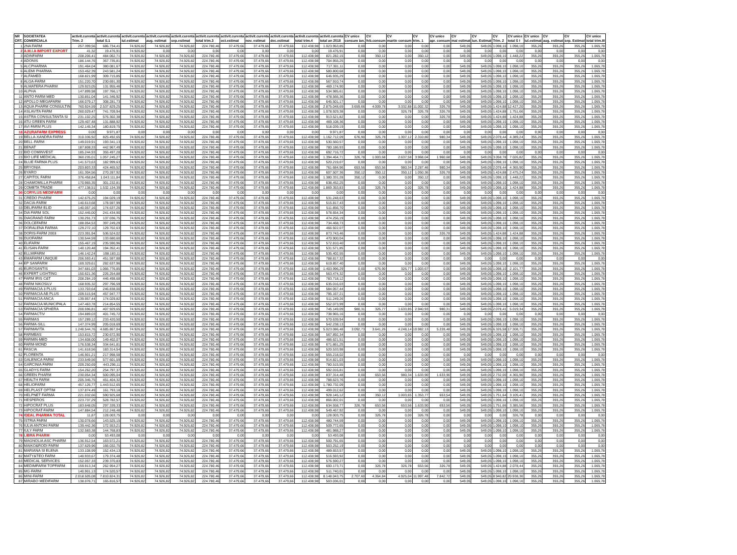| NR CRT. | SOCIETATEA COMERCIALA | activit.curenta Trim. 2 | activit.curenta total S.1 | activit.curenta iul.estimat | activit.curenta aug. estimat | activit.curenta sep.estimat | activit.curenta total trim.3 | activit.curenta oct.estimat | activit.curenta nov. estimat | activit.curenta dec.estimat | activit.curenta total trim.4 | activit.curenta total an 2018 | CV unice consum ian. | CV feb.consum | CV martie consum | CV trim. 1 | CV unice apr. consum | CV mai estimat | CV iun. Estimat | CV Trim. 2 | CV unice total S I | CV unice iul.estimat | CV aug. estimat | CV sep. Estimat | CV unice total trim.III |
| --- | --- | --- | --- | --- | --- | --- | --- | --- | --- | --- | --- | --- | --- | --- | --- | --- | --- | --- | --- | --- | --- | --- | --- | --- | --- |
| 1 | 2NA FARM | 257.399,56 | 686.734,41 | 74.926,82 | 74.926,82 | 74.926,82 | 224.780,46 | 37.479,66 | 37.479,66 | 37.479,66 | 112.438,98 | 1.023.953,85 | 0,00 | 0,00 | 0,00 | 0,00 | 0,00 | 549,05 | 549,05 | 1.098,10 | 1.098,10 | 355,26 | 355,26 | 355,26 | 1.065,78 |
| 2 | A.M.I.A IMPORT EXPORT | 41,32 | 19.476,91 | 74.926,82 | 0,00 | 0,00 | 0,00 | 0,00 | 0,00 | 0,00 | 0,00 | 19.476,91 | 0,00 | 0,00 | 0,00 | 0,00 | 0,00 | 0,00 | 0,00 | 0,00 | 0,00 | 0,00 | 0,00 | 0,00 | 0,00 |
| 3 | ADINFARM | 208.206,41 | 484.062,71 | 74.926,82 | 74.926,82 | 74.926,82 | 224.780,46 | 37.479,66 | 37.479,66 | 37.479,66 | 112.438,98 | 821.282,15 | 0,00 | 350,12 | 0,00 | 350,12 | 0,00 | 549,05 | 549,05 | 1.098,10 | 1.448,22 | 355,26 | 355,26 | 355,26 | 1.065,78 |
| 4 | ADONIS | 186.144,76 | 367.735,81 | 74.926,82 | 74.926,82 | 74.926,82 | 224.780,46 | 37.479,66 | 37.479,66 | 37.479,66 | 112.438,98 | 704.955,25 | 0,00 | 0,00 | 0,00 | 0,00 | 0,00 | 0,00 | 0,00 | 0,00 | 0,00 | 0,00 | 0,00 | 0,00 | 0,00 |
| 5 | ALCPHARMA | 191.464,04 | 380.081,67 | 74.926,82 | 74.926,82 | 74.926,82 | 224.780,46 | 37.479,66 | 37.479,66 | 37.479,66 | 112.438,98 | 717.301,11 | 0,00 | 0,00 | 0,00 | 0,00 | 0,00 | 549,05 | 549,05 | 1.098,10 | 1.098,10 | 355,26 | 355,26 | 355,26 | 1.065,78 |
| 6 | ALEMI PHARMA | 153.452,39 | 243.581,24 | 74.926,82 | 74.926,82 | 74.926,82 | 224.780,46 | 37.479,66 | 37.479,66 | 37.479,66 | 112.438,98 | 580.800,68 | 0,00 | 0,00 | 0,00 | 0,00 | 0,00 | 549,05 | 549,05 | 1.098,10 | 1.098,10 | 355,26 | 355,26 | 355,26 | 1.065,78 |
| 7 | ALFAMED | 168.821,99 | 309.715,85 | 74.926,82 | 74.926,82 | 74.926,82 | 224.780,46 | 37.479,66 | 37.479,66 | 37.479,66 | 112.438,98 | 646.935,29 | 0,00 | 0,00 | 0,00 | 0,00 | 0,00 | 549,05 | 549,05 | 1.098,10 | 1.098,10 | 355,26 | 355,26 | 355,26 | 1.065,78 |
| 8 | ALGA-FARM | 151.220,70 | 230.691,30 | 74.926,82 | 74.926,82 | 74.926,82 | 224.780,46 | 37.479,66 | 37.479,66 | 37.479,66 | 112.438,98 | 567.910,74 | 0,00 | 0,00 | 0,00 | 0,00 | 0,00 | 549,05 | 549,05 | 1.098,10 | 1.098,10 | 355,26 | 355,26 | 355,26 | 1.065,78 |
| 9 | ALMATERA PHARM | 129.923,05 | 131.955,46 | 74.926,82 | 74.926,82 | 74.926,82 | 224.780,46 | 37.479,66 | 37.479,66 | 37.479,66 | 112.438,98 | 469.174,90 | 0,00 | 0,00 | 0,00 | 0,00 | 0,00 | 549,05 | 549,05 | 1.098,10 | 1.098,10 | 355,26 | 355,26 | 355,26 | 1.065,78 |
| 10 | ALPHA | 147.899,98 | 197.766,17 | 74.926,82 | 74.926,82 | 74.926,82 | 224.780,46 | 37.479,66 | 37.479,66 | 37.479,66 | 112.438,98 | 534.985,61 | 0,00 | 0,00 | 0,00 | 0,00 | 0,00 | 549,05 | 549,05 | 1.098,10 | 1.098,10 | 355,26 | 355,26 | 355,26 | 1.065,78 |
| 11 | ANTO FARM MED | 130.851,04 | 141.346,92 | 74.926,82 | 74.926,82 | 74.926,82 | 224.780,46 | 37.479,66 | 37.479,66 | 37.479,66 | 112.438,98 | 478.566,36 | 0,00 | 0,00 | 0,00 | 0,00 | 0,00 | 549,05 | 549,05 | 1.098,10 | 1.098,10 | 355,26 | 355,26 | 355,26 | 1.065,78 |
| 12 | APOLLO MEGAFARM | 166.079,17 | 308.281,73 | 74.926,82 | 74.926,82 | 74.926,82 | 224.780,46 | 37.479,66 | 37.479,66 | 37.479,66 | 112.438,98 | 645.501,17 | 0,00 | 0,00 | 0,00 | 0,00 | 0,00 | 549,05 | 549,05 | 1.098,10 | 1.098,10 | 355,26 | 355,26 | 355,26 | 1.065,78 |
| 13 | AQUA PHARM CONSULTIN | 760.924,59 | 2.537.829,25 | 74.926,82 | 74.926,82 | 74.926,82 | 224.780,46 | 37.479,66 | 37.479,66 | 37.479,66 | 112.438,98 | 2.875.048,69 | 3.659,66 | 4.009,78 | 3.332,88 | 11.002,32 | 326,78 | 549,05 | 549,05 | 1.424,88 | 12.427,20 | 355,26 | 355,26 | 355,26 | 1.065,78 |
| 14 | ASLAVITA FARM | 260.029,47 | 741.709,94 | 74.926,82 | 74.926,82 | 74.926,82 | 224.780,46 | 37.479,66 | 37.479,66 | 37.479,66 | 112.438,98 | 1.078.929,38 | 0,00 | 0,00 | 326,78 | 326,78 | 326,78 | 549,05 | 549,05 | 1.424,88 | 1.751,66 | 355,26 | 355,26 | 355,26 | 1.065,78 |
| 15 | ASTRA CONSULTANTA SI | 231.102,25 | 576.302,38 | 74.926,82 | 74.926,82 | 74.926,82 | 224.780,46 | 37.479,66 | 37.479,66 | 37.479,66 | 112.438,98 | 913.521,82 | 0,00 | 0,00 | 0,00 | 0,00 | 326,78 | 549,05 | 549,05 | 1.424,88 | 1.424,88 | 355,26 | 355,26 | 355,26 | 1.065,78 |
| 16 | ATU GREEN FARM | 129.407,48 | 131.888,92 | 74.926,82 | 74.926,82 | 74.926,82 | 224.780,46 | 37.479,66 | 37.479,66 | 37.479,66 | 112.438,98 | 469.108,36 | 0,00 | 0,00 | 0,00 | 0,00 | 0,00 | 549,05 | 549,05 | 1.098,10 | 1.098,10 | 355,26 | 355,26 | 355,26 | 1.065,78 |
| 17 | AVI FARM PLUS | 142.145,34 | 180.819,75 | 74.926,82 | 74.926,82 | 74.926,82 | 224.780,46 | 37.479,66 | 37.479,66 | 37.479,66 | 112.438,98 | 518.039,19 | 0,00 | 0,00 | 0,00 | 0,00 | 0,00 | 549,05 | 549,05 | 1.098,10 | 1.098,10 | 355,26 | 355,26 | 355,26 | 1.065,78 |
| 18 | AZURAFARM EXPRESS | 0,00 | 9.971,87 | 0,00 | 0,00 | 0,00 | 0,00 | 0,00 | 0,00 | 0,00 | 0,00 | 9.971,87 | 0,00 | 0,00 | 0,00 | 0,00 | 0,00 | 0,00 | 0,00 | 0,00 | 0,00 | 0,00 | 0,00 | 0,00 | 0,00 |
| 19 | BELLA-XANDRA FARM | 310.336,92 | 825.492,65 | 74.926,82 | 74.926,82 | 74.926,82 | 224.780,46 | 37.479,66 | 37.479,66 | 37.479,66 | 112.438,98 | 1.162.712,09 | 676,90 | 326,78 | 1.307,12 | 2.310,80 | 980,34 | 549,05 | 549,05 | 2.078,44 | 4.389,24 | 355,26 | 355,26 | 355,26 | 1.065,78 |
| 20 | BELL-FARM | 149.019,91 | 193.341,13 | 74.926,82 | 74.926,82 | 74.926,82 | 224.780,46 | 37.479,66 | 37.479,66 | 37.479,66 | 112.438,98 | 530.560,57 | 0,00 | 0,00 | 0,00 | 0,00 | 0,00 | 549,05 | 549,05 | 1.098,10 | 1.098,10 | 355,26 | 355,26 | 355,26 | 1.065,78 |
| 21 | BENAT | 187.808,33 | 442.967,49 | 74.926,82 | 74.926,82 | 74.926,82 | 224.780,46 | 37.479,66 | 37.479,66 | 37.479,66 | 112.438,98 | 780.186,93 | 0,00 | 0,00 | 0,00 | 0,00 | 0,00 | 549,05 | 549,05 | 1.098,10 | 1.098,10 | 355,26 | 355,26 | 355,26 | 1.065,78 |
| 22 | BID COMINVEST | 185.244,93 | 355.497,28 | 74.926,82 | 74.926,82 | 74.926,82 | 224.780,46 | 37.479,66 | 37.479,66 | 37.479,66 | 112.438,98 | 692.716,72 | 0,00 | 0,00 | 0,00 | 0,00 | 0,00 | 0,00 | 0,00 | 0,00 | 0,00 | 0,00 | 0,00 | 0,00 | 0,00 |
| 23 | BIO LIFE MEDICAL | 360.235,01 | 1.057.245,27 | 74.926,82 | 74.926,82 | 74.926,82 | 224.780,46 | 37.479,66 | 37.479,66 | 37.479,66 | 112.438,98 | 1.394.464,71 | 326,78 | 1.003,68 | 2.637,58 | 3.968,04 | 1.960,68 | 549,05 | 549,05 | 3.058,78 | 7.026,82 | 355,26 | 355,26 | 355,26 | 1.065,78 |
| 24 | BLUE FARMA PLUS | 141.573,63 | 182.999,63 | 74.926,82 | 74.926,82 | 74.926,82 | 224.780,46 | 37.479,66 | 37.479,66 | 37.479,66 | 112.438,98 | 520.219,07 | 0,00 | 0,00 | 0,00 | 0,00 | 0,00 | 549,05 | 549,05 | 1.098,10 | 1.098,10 | 355,26 | 355,26 | 355,26 | 1.065,78 |
| 25 | BRYONIA | 203.803,33 | 424.465,52 | 74.926,82 | 74.926,82 | 74.926,82 | 224.780,46 | 37.479,66 | 37.479,66 | 37.479,66 | 112.438,98 | 761.684,96 | 653,56 | 653,56 | 980,34 | 2.287,46 | 980,34 | 549,05 | 549,05 | 2.078,44 | 4.365,90 | 355,26 | 355,26 | 355,26 | 1.065,78 |
| 26 | BYARO | 161.304,56 | 270.287,92 | 74.926,82 | 74.926,82 | 74.926,82 | 224.780,46 | 37.479,66 | 37.479,66 | 37.479,66 | 112.438,98 | 607.507,36 | 350,12 | 350,12 | 350,12 | 1.050,36 | 326,78 | 549,05 | 549,05 | 1.424,88 | 2.475,24 | 355,26 | 355,26 | 355,26 | 1.065,78 |
| 27 | CAPITOL FARM | 376.458,84 | 1.043.111,84 | 74.926,82 | 74.926,82 | 74.926,82 | 224.780,46 | 37.479,66 | 37.479,66 | 37.479,66 | 112.438,98 | 1.380.331,28 | 350,12 | 0,00 | 0,00 | 350,12 | 0,00 | 549,05 | 549,05 | 1.098,10 | 1.448,22 | 355,26 | 355,26 | 355,26 | 1.065,78 |
| 28 | CHAMOMILLA PHARM | 170.965,35 | 301.232,81 | 74.926,82 | 74.926,82 | 74.926,82 | 224.780,46 | 37.479,66 | 37.479,66 | 37.479,66 | 112.438,98 | 638.452,25 | 0,00 | 0,00 | 0,00 | 0,00 | 0,00 | 549,05 | 549,05 | 1.098,10 | 1.098,10 | 355,26 | 355,26 | 355,26 | 1.065,78 |
| 29 | COMETA TRADE | 477.138,51 | 1.532.134,39 | 74.926,82 | 74.926,82 | 74.926,82 | 224.780,46 | 37.479,66 | 37.479,66 | 37.479,66 | 112.438,98 | 1.869.353,83 | 0,00 | 326,78 | 0,00 | 326,78 | 0,00 | 549,05 | 549,05 | 1.098,10 | 1.424,88 | 355,26 | 355,26 | 355,26 | 1.065,78 |
| 30 | CORYLUS MEDIFARM | 0,00 | 0,00 | 0,00 | 0,00 | 0,00 | 0,00 | 0,00 | 0,00 | 0,00 | 0,00 | 0,00 | 0,00 | 0,00 | 0,00 | 0,00 | 0,00 | 0,00 | 0,00 | 0,00 | 0,00 | 0,00 | 0,00 | 0,00 | 0,00 |
| 31 | CREDO PHARM | 142.675,25 | 194.029,19 | 74.926,82 | 74.926,82 | 74.926,82 | 224.780,46 | 37.479,66 | 37.479,66 | 37.479,66 | 112.438,98 | 531.248,63 | 0,00 | 0,00 | 0,00 | 0,00 | 0,00 | 549,05 | 549,05 | 1.098,10 | 1.098,10 | 355,26 | 355,26 | 355,26 | 1.065,78 |
| 32 | DACIA-FARM | 140.613,68 | 178.597,99 | 74.926,82 | 74.926,82 | 74.926,82 | 224.780,46 | 37.479,66 | 37.479,66 | 37.479,66 | 112.438,98 | 515.817,43 | 0,00 | 0,00 | 0,00 | 0,00 | 0,00 | 549,05 | 549,05 | 1.098,10 | 1.098,10 | 355,26 | 355,26 | 355,26 | 1.065,78 |
| 33 | DELIFARM ELID | 140.057,16 | 174.637,26 | 74.926,82 | 74.926,82 | 74.926,82 | 224.780,46 | 37.479,66 | 37.479,66 | 37.479,66 | 112.438,98 | 511.856,70 | 0,00 | 0,00 | 0,00 | 0,00 | 0,00 | 549,05 | 549,05 | 1.098,10 | 1.098,10 | 355,26 | 355,26 | 355,26 | 1.065,78 |
| 34 | DIA FARM SOL | 152.445,00 | 241.434,90 | 74.926,82 | 74.926,82 | 74.926,82 | 224.780,46 | 37.479,66 | 37.479,66 | 37.479,66 | 112.438,98 | 578.654,34 | 0,00 | 0,00 | 0,00 | 0,00 | 0,00 | 549,05 | 549,05 | 1.098,10 | 1.098,10 | 355,26 | 355,26 | 355,26 | 1.065,78 |
| 35 | DIAGRAND FARM | 130.291,73 | 137.036,75 | 74.926,82 | 74.926,82 | 74.926,82 | 224.780,46 | 37.479,66 | 37.479,66 | 37.479,66 | 112.438,98 | 474.256,19 | 0,00 | 0,00 | 0,00 | 0,00 | 0,00 | 549,05 | 549,05 | 1.098,10 | 1.098,10 | 355,26 | 355,26 | 355,26 | 1.065,78 |
| 36 | DOLCEFARM | 188.054,53 | 397.249,29 | 74.926,82 | 74.926,82 | 74.926,82 | 224.780,46 | 37.479,66 | 37.479,66 | 37.479,66 | 112.438,98 | 734.468,73 | 0,00 | 0,00 | 0,00 | 0,00 | 0,00 | 549,05 | 549,05 | 1.098,10 | 1.098,10 | 355,26 | 355,26 | 355,26 | 1.065,78 |
| 37 | DORALENA FARMA | 129.272,10 | 129.702,63 | 74.926,82 | 74.926,82 | 74.926,82 | 224.780,46 | 37.479,66 | 37.479,66 | 37.479,66 | 112.438,98 | 466.922,07 | 0,00 | 0,00 | 0,00 | 0,00 | 0,00 | 549,05 | 549,05 | 1.098,10 | 1.098,10 | 355,26 | 355,26 | 355,26 | 1.065,78 |
| 38 | DORIS-FARM 2003 | 223.391,94 | 536.524,02 | 74.926,82 | 74.926,82 | 74.926,82 | 224.780,46 | 37.479,66 | 37.479,66 | 37.479,66 | 112.438,98 | 873.743,46 | 0,00 | 0,00 | 0,00 | 0,00 | 326,78 | 549,05 | 549,05 | 1.424,88 | 1.424,88 | 355,26 | 355,26 | 355,26 | 1.065,78 |
| 39 | DUOFARM | 130.544,59 | 133.680,60 | 74.926,82 | 74.926,82 | 74.926,82 | 224.780,46 | 37.479,66 | 37.479,66 | 37.479,66 | 112.438,98 | 470.900,04 | 0,00 | 0,00 | 0,00 | 0,00 | 0,00 | 549,05 | 549,05 | 1.098,10 | 1.098,10 | 355,26 | 355,26 | 355,26 | 1.065,78 |
| 40 | ELIFARM | 155.467,19 | 235.590,96 | 74.926,82 | 74.926,82 | 74.926,82 | 224.780,46 | 37.479,66 | 37.479,66 | 37.479,66 | 112.438,98 | 572.810,40 | 0,00 | 0,00 | 0,00 | 0,00 | 0,00 | 549,05 | 549,05 | 1.098,10 | 1.098,10 | 355,26 | 355,26 | 355,26 | 1.065,78 |
| 41 | ELISAN-FARM | 140.120,48 | 194.352,41 | 74.926,82 | 74.926,82 | 74.926,82 | 224.780,46 | 37.479,66 | 37.479,66 | 37.479,66 | 112.438,98 | 531.571,85 | 0,00 | 0,00 | 0,00 | 0,00 | 0,00 | 549,05 | 549,05 | 1.098,10 | 1.098,10 | 355,26 | 355,26 | 355,26 | 1.065,78 |
| 42 | ELLMIFARM | 146.142,24 | 198.183,11 | 74.926,82 | 74.926,82 | 74.926,82 | 224.780,46 | 37.479,66 | 37.479,66 | 37.479,66 | 112.438,98 | 535.402,55 | 0,00 | 0,00 | 0,00 | 0,00 | 0,00 | 549,05 | 549,05 | 1.098,10 | 1.098,10 | 355,26 | 355,26 | 355,26 | 1.065,78 |
| 43 | EMAFARM UNIQUE | 206.593,41 | 451.597,88 | 74.926,82 | 74.926,82 | 74.926,82 | 224.780,46 | 37.479,66 | 37.479,66 | 37.479,66 | 112.438,98 | 788.817,32 | 0,00 | 0,00 | 0,00 | 0,00 | 0,00 | 0,00 | 0,00 | 0,00 | 0,00 | 0,00 | 0,00 | 0,00 | 0,00 |
| 44 | EP SANFARM | 169.329,61 | 282.637,96 | 74.926,82 | 74.926,82 | 74.926,82 | 224.780,46 | 37.479,66 | 37.479,66 | 37.479,66 | 112.438,98 | 619.857,40 | 0,00 | 0,00 | 0,00 | 0,00 | 0,00 | 549,05 | 549,05 | 1.098,10 | 1.098,10 | 355,26 | 355,26 | 355,26 | 1.065,78 |
| 45 | EUROSANTIS | 347.681,03 | 1.066.776,85 | 74.926,82 | 74.926,82 | 74.926,82 | 224.780,46 | 37.479,66 | 37.479,66 | 37.479,66 | 112.438,98 | 1.403.996,29 | 0,00 | 676,90 | 326,77 | 1.003,67 | 0,00 | 549,05 | 549,05 | 1.098,10 | 2.101,77 | 355,26 | 355,26 | 355,26 | 1.065,78 |
| 46 | EXPERT LIGHTING | 150.621,36 | 226.254,88 | 74.926,82 | 74.926,82 | 74.926,82 | 224.780,46 | 37.479,66 | 37.479,66 | 37.479,66 | 112.438,98 | 563.474,32 | 0,00 | 0,00 | 0,00 | 0,00 | 0,00 | 549,05 | 549,05 | 1.098,10 | 1.098,10 | 355,26 | 355,26 | 355,26 | 1.065,78 |
| 47 | FARM IRIS C&T | 208.284,19 | 446.498,68 | 74.926,82 | 74.926,82 | 74.926,82 | 224.780,46 | 37.479,66 | 37.479,66 | 37.479,66 | 112.438,98 | 783.718,12 | 0,00 | 0,00 | 0,00 | 0,00 | 0,00 | 549,05 | 549,05 | 1.098,10 | 1.098,10 | 355,26 | 355,26 | 355,26 | 1.065,78 |
| 48 | FARM NIKOSILV | 168.935,32 | 297.796,59 | 74.926,82 | 74.926,82 | 74.926,82 | 224.780,46 | 37.479,66 | 37.479,66 | 37.479,66 | 112.438,98 | 635.016,03 | 0,00 | 0,00 | 0,00 | 0,00 | 0,00 | 549,05 | 549,05 | 1.098,10 | 1.098,10 | 355,26 | 355,26 | 355,26 | 1.065,78 |
| 49 | FARMACIA 3 PLUS | 133.703,64 | 246.838,00 | 74.926,82 | 74.926,82 | 74.926,82 | 224.780,46 | 37.479,66 | 37.479,66 | 37.479,66 | 112.438,98 | 584.057,44 | 0,00 | 0,00 | 0,00 | 0,00 | 0,00 | 549,05 | 549,05 | 1.098,10 | 1.098,10 | 355,26 | 355,26 | 355,26 | 1.065,78 |
| 50 | FARMACIA AB PLUS | 209.515,94 | 457.947,77 | 74.926,82 | 74.926,82 | 74.926,82 | 224.780,46 | 37.479,66 | 37.479,66 | 37.479,66 | 112.438,98 | 795.167,21 | 0,00 | 0,00 | 0,00 | 0,00 | 0,00 | 549,05 | 549,05 | 1.098,10 | 1.098,10 | 355,26 | 355,26 | 355,26 | 1.065,78 |
| 51 | FARMACIA ANCA | 139.957,44 | 174.029,82 | 74.926,82 | 74.926,82 | 74.926,82 | 224.780,46 | 37.479,66 | 37.479,66 | 37.479,66 | 112.438,98 | 511.249,26 | 0,00 | 0,00 | 0,00 | 0,00 | 0,00 | 549,05 | 549,05 | 1.098,10 | 1.098,10 | 355,26 | 355,26 | 355,26 | 1.065,78 |
| 52 | FARMACIA MUNICIPALA | 147.463,78 | 214.854,55 | 74.926,82 | 74.926,82 | 74.926,82 | 224.780,46 | 37.479,66 | 37.479,66 | 37.479,66 | 112.438,98 | 552.073,99 | 0,00 | 0,00 | 0,00 | 0,00 | 0,00 | 549,05 | 549,05 | 1.098,10 | 1.098,10 | 355,26 | 355,26 | 355,26 | 1.065,78 |
| 53 | FARMACIA SPHERA | 200.596,81 | 407.929,65 | 74.926,82 | 74.926,82 | 74.926,82 | 224.780,46 | 37.479,66 | 37.479,66 | 37.479,66 | 112.438,98 | 745.149,09 | 980,31 | 326,77 | 1.633,85 | 2.940,93 | 980,31 | 549,05 | 549,05 | 2.078,41 | 5.019,34 | 355,26 | 355,26 | 355,26 | 1.065,78 |
| 54 | FARMACTIV | 194.889,03 | 401.745,72 | 74.926,82 | 74.926,82 | 74.926,82 | 224.780,46 | 37.479,66 | 37.479,66 | 37.479,66 | 112.438,98 | 738.965,16 | 0,00 | 0,00 | 0,00 | 0,00 | 0,00 | 0,00 | 0,00 | 0,00 | 0,00 | 0,00 | 0,00 | 0,00 | 0,00 |
| 55 | FARMAS | 157.289,12 | 233.420,50 | 74.926,82 | 74.926,82 | 74.926,82 | 224.780,46 | 37.479,66 | 37.479,66 | 37.479,66 | 112.438,98 | 570.639,94 | 0,00 | 0,00 | 0,00 | 0,00 | 0,00 | 549,05 | 549,05 | 1.098,10 | 1.098,10 | 355,26 | 355,26 | 355,26 | 1.065,78 |
| 56 | FARMA-SILL | 147.374,99 | 205.018,69 | 74.926,82 | 74.926,82 | 74.926,82 | 224.780,46 | 37.479,66 | 37.479,66 | 37.479,66 | 112.438,98 | 542.238,13 | 0,00 | 0,00 | 0,00 | 0,00 | 0,00 | 549,05 | 549,05 | 1.098,10 | 1.098,10 | 355,26 | 355,26 | 355,26 | 1.065,78 |
| 57 | FARMAVITA | 1.248.544,76 | 4.685.867,04 | 74.926,82 | 74.926,82 | 74.926,82 | 224.780,46 | 37.479,66 | 37.479,66 | 37.479,66 | 112.438,98 | 5.023.086,48 | 3.092,73 | 3.641,26 | 4.248,14 | 10.982,13 | 5.228,48 | 549,05 | 549,05 | 6.326,58 | 17.308,71 | 355,26 | 355,26 | 355,26 | 1.065,78 |
| 58 | FARMBAS | 153.815,72 | 230.672,90 | 74.926,82 | 74.926,82 | 74.926,82 | 224.780,46 | 37.479,66 | 37.479,66 | 37.479,66 | 112.438,98 | 567.892,34 | 0,00 | 0,00 | 0,00 | 0,00 | 0,00 | 549,05 | 549,05 | 1.098,10 | 1.098,10 | 355,26 | 355,26 | 355,26 | 1.065,78 |
| 59 | FARMIN-MED | 134.608,00 | 149.402,07 | 74.926,82 | 74.926,82 | 74.926,82 | 224.780,46 | 37.479,66 | 37.479,66 | 37.479,66 | 112.438,98 | 486.621,51 | 0,00 | 0,00 | 0,00 | 0,00 | 0,00 | 549,05 | 549,05 | 1.098,10 | 1.098,10 | 355,26 | 355,26 | 355,26 | 1.065,78 |
| 60 | FARM-MOND | 176.538,34 | 334.641,81 | 74.926,82 | 74.926,82 | 74.926,82 | 224.780,46 | 37.479,66 | 37.479,66 | 37.479,66 | 112.438,98 | 671.861,25 | 0,00 | 0,00 | 0,00 | 0,00 | 0,00 | 549,05 | 549,05 | 1.098,10 | 1.098,10 | 355,26 | 355,26 | 355,26 | 1.065,78 |
| 61 | FASCIA | 141.618,56 | 183.314,54 | 74.926,82 | 74.926,82 | 74.926,82 | 224.780,46 | 37.479,66 | 37.479,66 | 37.479,66 | 112.438,98 | 520.533,98 | 0,00 | 0,00 | 0,00 | 0,00 | 0,00 | 549,05 | 549,05 | 1.098,10 | 1.098,10 | 355,26 | 355,26 | 355,26 | 1.065,78 |
| 62 | FLORENTA | 146.901,21 | 217.998,58 | 74.926,82 | 74.926,82 | 74.926,82 | 224.780,46 | 37.479,66 | 37.479,66 | 37.479,66 | 112.438,98 | 555.218,02 | 0,00 | 0,00 | 0,00 | 0,00 | 0,00 | 0,00 | 0,00 | 0,00 | 0,00 | 0,00 | 0,00 | 0,00 | 0,00 |
| 63 | GALENICA FARM | 233.549,56 | 577.601,59 | 74.926,82 | 74.926,82 | 74.926,82 | 224.780,46 | 37.479,66 | 37.479,66 | 37.479,66 | 112.438,98 | 914.821,03 | 0,00 | 0,00 | 0,00 | 0,00 | 0,00 | 549,05 | 549,05 | 1.098,10 | 1.098,10 | 355,26 | 355,26 | 355,26 | 1.065,78 |
| 64 | GARCINIA FARM | 209.250,69 | 443.296,11 | 74.926,82 | 74.926,82 | 74.926,82 | 224.780,46 | 37.479,66 | 37.479,66 | 37.479,66 | 112.438,98 | 780.515,55 | 0,00 | 0,00 | 0,00 | 0,00 | 0,00 | 549,05 | 549,05 | 1.098,10 | 1.098,10 | 355,26 | 355,26 | 355,26 | 1.065,78 |
| 65 | GLADYS FARM | 154.262,20 | 254.797,37 | 74.926,82 | 74.926,82 | 74.926,82 | 224.780,46 | 37.479,66 | 37.479,66 | 37.479,66 | 112.438,98 | 592.016,81 | 0,00 | 0,00 | 0,00 | 0,00 | 0,00 | 549,05 | 549,05 | 1.098,10 | 1.098,10 | 355,26 | 355,26 | 355,26 | 1.065,78 |
| 66 | GREEN PHARM | 230.054,34 | 500.095,04 | 74.926,82 | 74.926,82 | 74.926,82 | 224.780,46 | 37.479,66 | 37.479,66 | 37.479,66 | 112.438,98 | 837.314,48 | 0,00 | 653,56 | 980,34 | 1.633,90 | 1.633,90 | 549,05 | 549,05 | 2.732,00 | 4.365,90 | 355,26 | 355,26 | 355,26 | 1.065,78 |
| 67 | HEALTH FARM | 205.346,75 | 451.404,32 | 74.926,82 | 74.926,82 | 74.926,82 | 224.780,46 | 37.479,66 | 37.479,66 | 37.479,66 | 112.438,98 | 788.623,76 | 0,00 | 0,00 | 0,00 | 0,00 | 0,00 | 549,05 | 549,05 | 1.098,10 | 1.098,10 | 355,26 | 355,26 | 355,26 | 1.065,78 |
| 68 | HELIOFARM | 457.126,77 | 1.443.512,65 | 74.926,82 | 74.926,82 | 74.926,82 | 224.780,46 | 37.479,66 | 37.479,66 | 37.479,66 | 112.438,98 | 1.780.732,09 | 0,00 | 0,00 | 0,00 | 0,00 | 0,00 | 549,05 | 549,05 | 1.098,10 | 1.098,10 | 355,26 | 355,26 | 355,26 | 1.065,78 |
| 69 | HELPLAST OPTIM | 137.874,49 | 161.793,18 | 74.926,82 | 74.926,82 | 74.926,82 | 224.780,46 | 37.479,66 | 37.479,66 | 37.479,66 | 112.438,98 | 499.012,62 | 0,00 | 0,00 | 0,00 | 0,00 | 0,00 | 549,05 | 549,05 | 1.098,10 | 1.098,10 | 355,26 | 355,26 | 355,26 | 1.065,78 |
| 70 | HELPNET FARMA | 221.032,66 | 590.925,68 | 74.926,82 | 74.926,82 | 74.926,82 | 224.780,46 | 37.479,66 | 37.479,66 | 37.479,66 | 112.438,98 | 928.145,12 | 0,00 | 350,12 | 1.003,65 | 1.353,77 | 653,54 | 549,05 | 549,05 | 1.751,64 | 3.105,41 | 355,26 | 355,26 | 355,26 | 1.065,78 |
| 71 | HESPEROS | 223.737,29 | 528.782,57 | 74.926,82 | 74.926,82 | 74.926,82 | 224.780,46 | 37.479,66 | 37.479,66 | 37.479,66 | 112.438,98 | 866.002,01 | 0,00 | 0,00 | 0,00 | 0,00 | 0,00 | 549,05 | 549,05 | 1.098,10 | 1.098,10 | 355,26 | 355,26 | 355,26 | 1.065,78 |
| 72 | HIPOCRAT PLUS | 183.648,05 | 297.339,33 | 74.926,82 | 74.926,82 | 74.926,82 | 224.780,46 | 37.479,66 | 37.479,66 | 37.479,66 | 112.438,98 | 634.558,77 | 326,78 | 653,56 | 653,56 | 1.633,90 | 653,56 | 549,05 | 549,05 | 1.751,66 | 3.385,56 | 355,26 | 355,26 | 355,26 | 1.065,78 |
| 73 | HIPOCRAT-FARM | 147.884,54 | 212.248,48 | 74.926,82 | 74.926,82 | 74.926,82 | 224.780,46 | 37.479,66 | 37.479,66 | 37.479,66 | 112.438,98 | 549.467,92 | 0,00 | 0,00 | 0,00 | 0,00 | 0,00 | 549,05 | 549,05 | 1.098,10 | 1.098,10 | 355,26 | 355,26 | 355,26 | 1.065,78 |
| 74 | IDEAL PHARMA TOTAL | 11,87 | 128.003,75 | 0,00 | 0,00 | 0,00 | 0,00 | 0,00 | 0,00 | 0,00 | 0,00 | 128.003,75 | 0,00 | 326,78 | 0,00 | 326,78 | 0,00 | 0,00 | 0,00 | 0,00 | 326,78 | 0,00 | 0,00 | 0,00 | 0,00 |
| 75 | ISTRIA FARM | 130.078,66 | 143.525,15 | 74.926,82 | 74.926,82 | 74.926,82 | 224.780,46 | 37.479,66 | 37.479,66 | 37.479,66 | 112.438,98 | 480.744,59 | 0,00 | 0,00 | 0,00 | 0,00 | 0,00 | 549,05 | 549,05 | 1.098,10 | 1.098,10 | 355,26 | 355,26 | 355,26 | 1.065,78 |
| 76 | IULIA ANTOHI FARM | 139.442,36 | 172.553,21 | 74.926,82 | 74.926,82 | 74.926,82 | 224.780,46 | 37.479,66 | 37.479,66 | 37.479,66 | 112.438,98 | 509.772,65 | 0,00 | 0,00 | 0,00 | 0,00 | 0,00 | 549,05 | 549,05 | 1.098,10 | 1.098,10 | 355,26 | 355,26 | 355,26 | 1.065,78 |
| 77 | IULY FARM | 132.583,38 | 144.768,83 | 74.926,82 | 74.926,82 | 74.926,82 | 224.780,46 | 37.479,66 | 37.479,66 | 37.479,66 | 112.438,98 | 481.988,27 | 0,00 | 0,00 | 0,00 | 0,00 | 0,00 | 549,05 | 549,05 | 1.098,10 | 1.098,10 | 355,26 | 355,26 | 355,26 | 1.065,78 |
| 78 | LIBRA PHARM | 0,00 | 53.493,08 | 0,00 | 0,00 | 0,00 | 0,00 | 0,00 | 0,00 | 0,00 | 0,00 | 53.493,08 | 0,00 | 0,00 | 0,00 | 0,00 | 0,00 | 0,00 | 0,00 | 0,00 | 0,00 | 0,00 | 0,00 | 0,00 | 0,00 |
| 79 | MAGNOLIA ASC PHARM | 136.912,54 | 163.572,21 | 74.926,82 | 74.926,82 | 74.926,82 | 224.780,46 | 37.479,66 | 37.479,66 | 37.479,66 | 112.438,98 | 500.791,65 | 0,00 | 0,00 | 0,00 | 0,00 | 0,00 | 0,00 | 0,00 | 0,00 | 0,00 | 0,00 | 0,00 | 0,00 | 0,00 |
| 80 | MAIKO&RODI FARM | 137.629,96 | 166.032,75 | 74.926,82 | 74.926,82 | 74.926,82 | 224.780,46 | 37.479,66 | 37.479,66 | 37.479,66 | 112.438,98 | 503.252,19 | 0,00 | 0,00 | 0,00 | 0,00 | 0,00 | 0,00 | 0,00 | 0,00 | 0,00 | 0,00 | 0,00 | 0,00 | 0,00 |
| 81 | MARIANA SI ELENA | 133.108,99 | 152.434,13 | 74.926,82 | 74.926,82 | 74.926,82 | 224.780,46 | 37.479,66 | 37.479,66 | 37.479,66 | 112.438,98 | 489.653,57 | 0,00 | 0,00 | 0,00 | 0,00 | 0,00 | 549,05 | 549,05 | 1.098,10 | 1.098,10 | 355,26 | 355,26 | 355,26 | 1.065,78 |
| 82 | MATY&TEO FARM | 140.933,67 | 179.374,48 | 74.926,82 | 74.926,82 | 74.926,82 | 224.780,46 | 37.479,66 | 37.479,66 | 37.479,66 | 112.438,98 | 516.593,92 | 0,00 | 0,00 | 0,00 | 0,00 | 0,00 | 549,05 | 549,05 | 1.098,10 | 1.098,10 | 355,26 | 355,26 | 355,26 | 1.065,78 |
| 83 | MEDICAL SERVICES | 152.057,33 | 239.370,83 | 74.926,82 | 74.926,82 | 74.926,82 | 224.780,46 | 37.479,66 | 37.479,66 | 37.479,66 | 112.438,98 | 576.590,27 | 0,00 | 0,00 | 0,00 | 0,00 | 0,00 | 549,05 | 549,05 | 1.098,10 | 1.098,10 | 355,26 | 355,26 | 355,26 | 1.065,78 |
| 84 | MEDIMFARM TOPFARM | 159.913,34 | 262.954,27 | 74.926,82 | 74.926,82 | 74.926,82 | 224.780,46 | 37.479,66 | 37.479,66 | 37.479,66 | 112.438,98 | 600.173,71 | 0,00 | 326,78 | 326,78 | 653,56 | 326,78 | 549,05 | 549,05 | 1.424,88 | 2.078,44 | 355,26 | 355,26 | 355,26 | 1.065,78 |
| 85 | MG-FARM | 140.901,13 | 174.520,57 | 74.926,82 | 74.926,82 | 74.926,82 | 224.780,46 | 37.479,66 | 37.479,66 | 37.479,66 | 112.438,98 | 511.740,01 | 0,00 | 0,00 | 0,00 | 0,00 | 0,00 | 549,05 | 549,05 | 1.098,10 | 1.098,10 | 355,26 | 355,26 | 355,26 | 1.065,78 |
| 86 | MINI-FARM | 2.018.505,08 | 7.810.824,31 | 74.926,82 | 74.926,82 | 74.926,82 | 224.780,46 | 37.479,66 | 37.479,66 | 37.479,66 | 112.438,98 | 8.148.043,75 | 2.707,60 | 4.364,84 | 4.925,04 | 11.997,48 | 7.842,72 | 549,05 | 549,05 | 8.940,82 | 20.938,30 | 355,26 | 355,26 | 355,26 | 1.065,78 |
| 87 | MIRABO MEDIFARM | 138.076,71 | 165.816,57 | 74.926,82 | 74.926,82 | 74.926,82 | 224.780,46 | 37.479,66 | 37.479,66 | 37.479,66 | 112.438,98 | 503.036,01 | 0,00 | 0,00 | 0,00 | 0,00 | 0,00 | 549,05 | 549,05 | 1.098,10 | 1.098,10 | 355,26 | 355,26 | 355,26 | 1.065,78 |